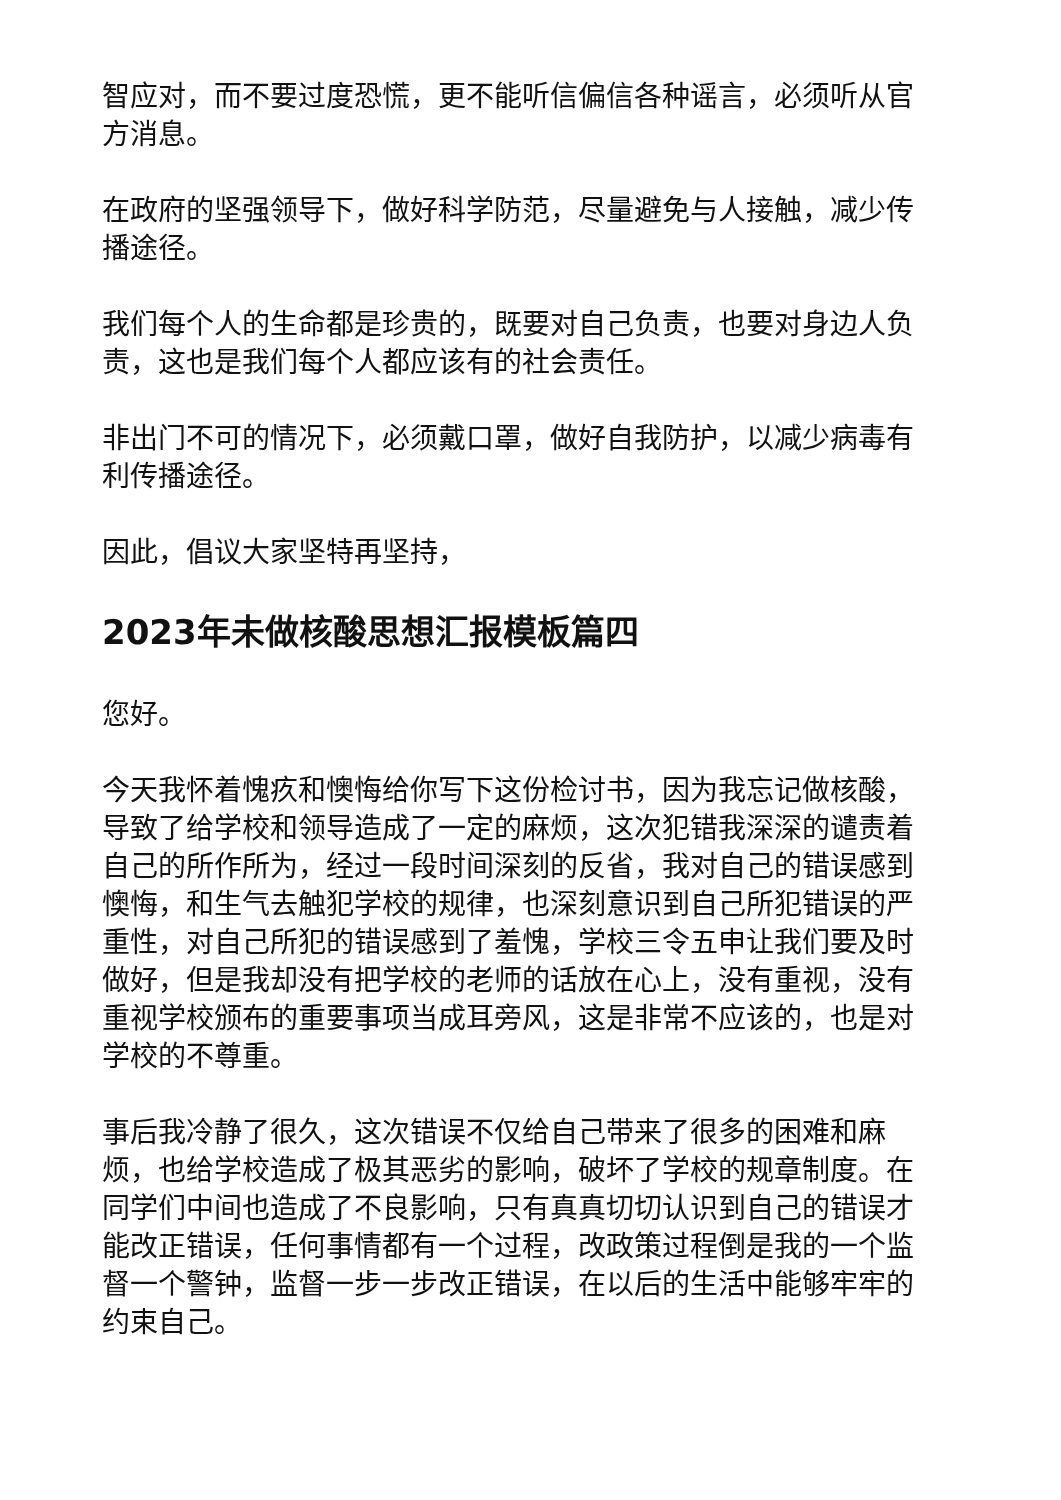智应对，而不要过度恐慌，更不能听信偏信各种谣言，必须听从官方消息。
在政府的坚强领导下，做好科学防范，尽量避免与人接触，减少传播途径。
我们每个人的生命都是珍贵的，既要对自己负责，也要对身边人负责，这也是我们每个人都应该有的社会责任。
非出门不可的情况下，必须戴口罩，做好自我防护，以减少病毒有利传播途径。
因此，倡议大家坚特再坚持，
2023年未做核酸思想汇报模板篇四
您好。
今天我怀着愧疚和懊悔给你写下这份检讨书，因为我忘记做核酸，导致了给学校和领导造成了一定的麻烦，这次犯错我深深的谴责着自己的所作所为，经过一段时间深刻的反省，我对自己的错误感到懊悔，和生气去触犯学校的规律，也深刻意识到自己所犯错误的严重性，对自己所犯的错误感到了羞愧，学校三令五申让我们要及时做好，但是我却没有把学校的老师的话放在心上，没有重视，没有重视学校颁布的重要事项当成耳旁风，这是非常不应该的，也是对学校的不尊重。
事后我冷静了很久，这次错误不仅给自己带来了很多的困难和麻烦，也给学校造成了极其恶劣的影响，破坏了学校的规章制度。在同学们中间也造成了不良影响，只有真真切切认识到自己的错误才能改正错误，任何事情都有一个过程，改政策过程倒是我的一个监督一个警钟，监督一步一步改正错误，在以后的生活中能够牢牢的约束自己。